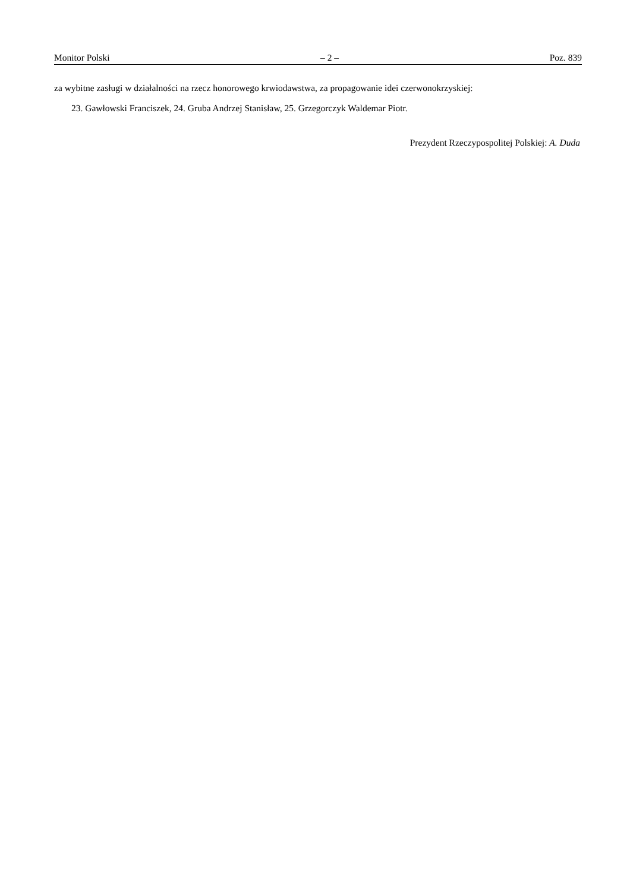Monitor Polski – 2 – Poz. 839
za wybitne zasługi w działalności na rzecz honorowego krwiodawstwa, za propagowanie idei czerwonokrzyskiej:
23. Gawłowski Franciszek, 24. Gruba Andrzej Stanisław, 25. Grzegorczyk Waldemar Piotr.
Prezydent Rzeczypospolitej Polskiej: A. Duda